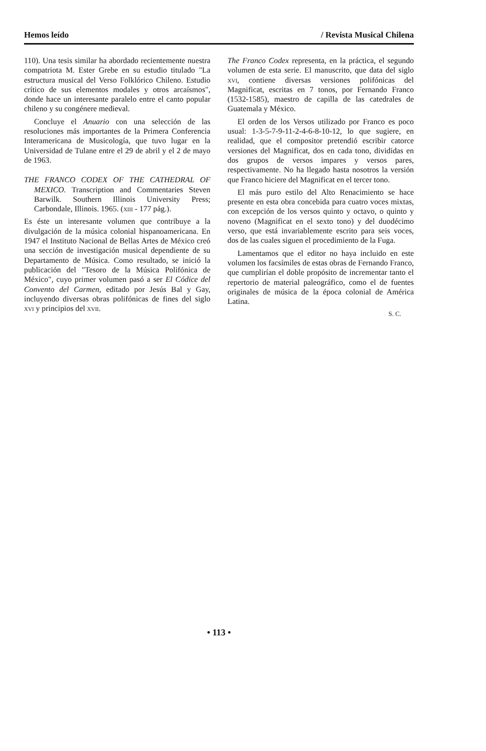Hemos leído / Revista Musical Chilena
110). Una tesis similar ha abordado recientemente nuestra compatriota M. Ester Grebe en su estudio titulado "La estructura musical del Verso Folklórico Chileno. Estudio crítico de sus elementos modales y otros arcaísmos", donde hace un interesante paralelo entre el canto popular chileno y su congénere medieval.
Concluye el Anuario con una selección de las resoluciones más importantes de la Primera Conferencia Interamericana de Musicología, que tuvo lugar en la Universidad de Tulane entre el 29 de abril y el 2 de mayo de 1963.
THE FRANCO CODEX OF THE CATHEDRAL OF MEXICO. Transcription and Commentaries Steven Barwilk. Southern Illinois University Press; Carbondale, Illinois. 1965. (xiii - 177 pág.).
Es éste un interesante volumen que contribuye a la divulgación de la música colonial hispanoamericana. En 1947 el Instituto Nacional de Bellas Artes de México creó una sección de investigación musical dependiente de su Departamento de Música. Como resultado, se inició la publicación del "Tesoro de la Música Polifónica de México", cuyo primer volumen pasó a ser El Códice del Convento del Carmen, editado por Jesús Bal y Gay, incluyendo diversas obras polifónicas de fines del siglo xvi y principios del xvii.
The Franco Codex representa, en la práctica, el segundo volumen de esta serie. El manuscrito, que data del siglo xvi, contiene diversas versiones polifónicas del Magnificat, escritas en 7 tonos, por Fernando Franco (1532-1585), maestro de capilla de las catedrales de Guatemala y México.
El orden de los Versos utilizado por Franco es poco usual: 1-3-5-7-9-11-2-4-6-8-10-12, lo que sugiere, en realidad, que el compositor pretendió escribir catorce versiones del Magnificat, dos en cada tono, divididas en dos grupos de versos impares y versos pares, respectivamente. No ha llegado hasta nosotros la versión que Franco hiciere del Magnificat en el tercer tono.
El más puro estilo del Alto Renacimiento se hace presente en esta obra concebida para cuatro voces mixtas, con excepción de los versos quinto y octavo, o quinto y noveno (Magnificat en el sexto tono) y del duodécimo verso, que está invariablemente escrito para seis voces, dos de las cuales siguen el procedimiento de la Fuga.
Lamentamos que el editor no haya incluido en este volumen los facsímiles de estas obras de Fernando Franco, que cumplirían el doble propósito de incrementar tanto el repertorio de material paleográfico, como el de fuentes originales de música de la época colonial de América Latina.
S. C.
• 113 •